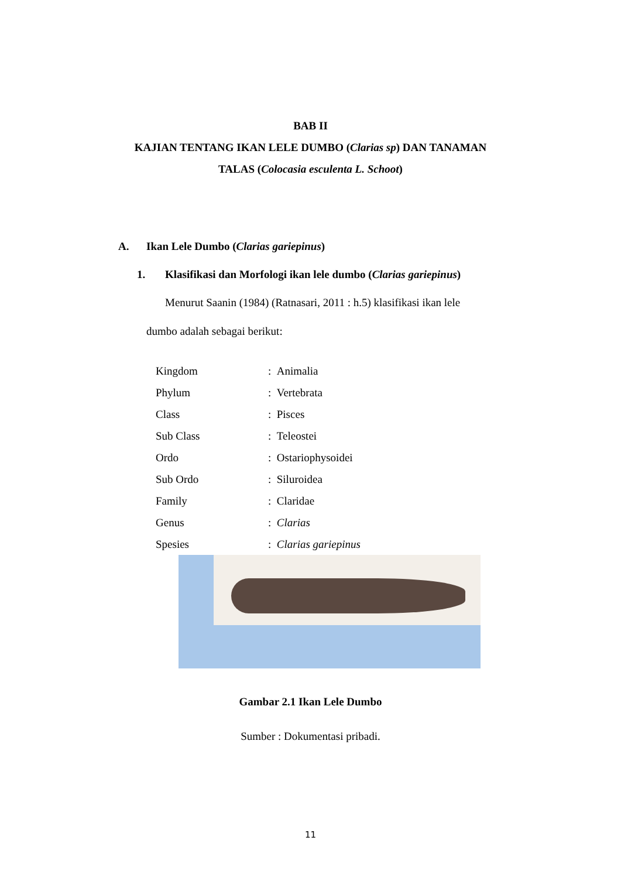BAB II
KAJIAN TENTANG IKAN LELE DUMBO (Clarias sp) DAN TANAMAN
TALAS (Colocasia esculenta L. Schoot)
A. Ikan Lele Dumbo (Clarias gariepinus)
1. Klasifikasi dan Morfologi ikan lele dumbo (Clarias gariepinus)
Menurut Saanin (1984) (Ratnasari, 2011 : h.5) klasifikasi ikan lele
dumbo adalah sebagai berikut:
| Kingdom | : Animalia |
| Phylum | : Vertebrata |
| Class | : Pisces |
| Sub Class | : Teleostei |
| Ordo | : Ostariophysoidei |
| Sub Ordo | : Siluroidea |
| Family | : Claridae |
| Genus | : Clarias |
| Spesies | : Clarias gariepinus |
Gambar 2.1 Ikan Lele Dumbo
Sumber : Dokumentasi pribadi.
11